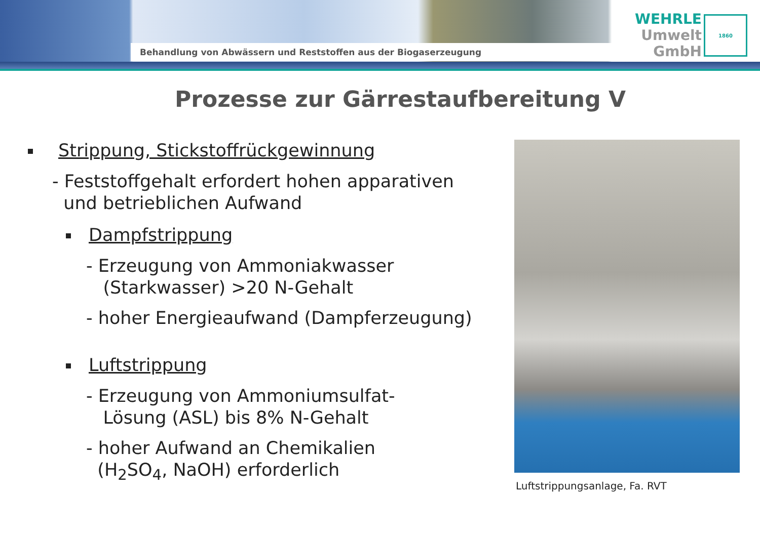Behandlung von Abwässern und Reststoffen aus der Biogaserzeugung
WEHRLE
Umwelt
GmbH
1860
Prozesse zur Gärrestaufbereitung V
Strippung, Stickstoffrückgewinnung
- Feststoffgehalt erfordert hohen apparativen
und betrieblichen Aufwand
Dampfstrippung
- Erzeugung von Ammoniakwasser
(Starkwasser) >20 N-Gehalt
- hoher Energieaufwand (Dampferzeugung)
Luftstrippung
- Erzeugung von Ammoniumsulfat-
Lösung (ASL) bis 8% N-Gehalt
- hoher Aufwand an Chemikalien
(H<sub>2</sub>SO<sub>4</sub>, NaOH) erforderlich
Luftstrippungsanlage, Fa. RVT